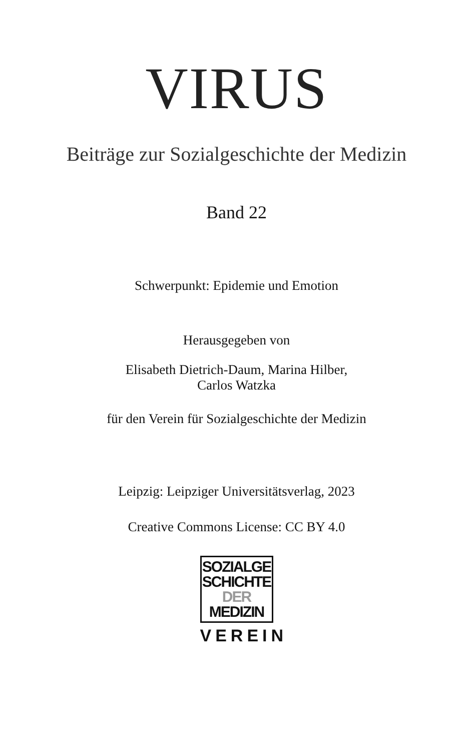VIRUS
Beiträge zur Sozialgeschichte der Medizin
Band 22
Schwerpunkt: Epidemie und Emotion
Herausgegeben von
Elisabeth Dietrich-Daum, Marina Hilber,
Carlos Watzka
für den Verein für Sozialgeschichte der Medizin
Leipzig: Leipziger Universitätsverlag, 2023
Creative Commons License: CC BY 4.0
SOZIALGE
SCHICHTE
DER
MEDIZIN
VEREIN